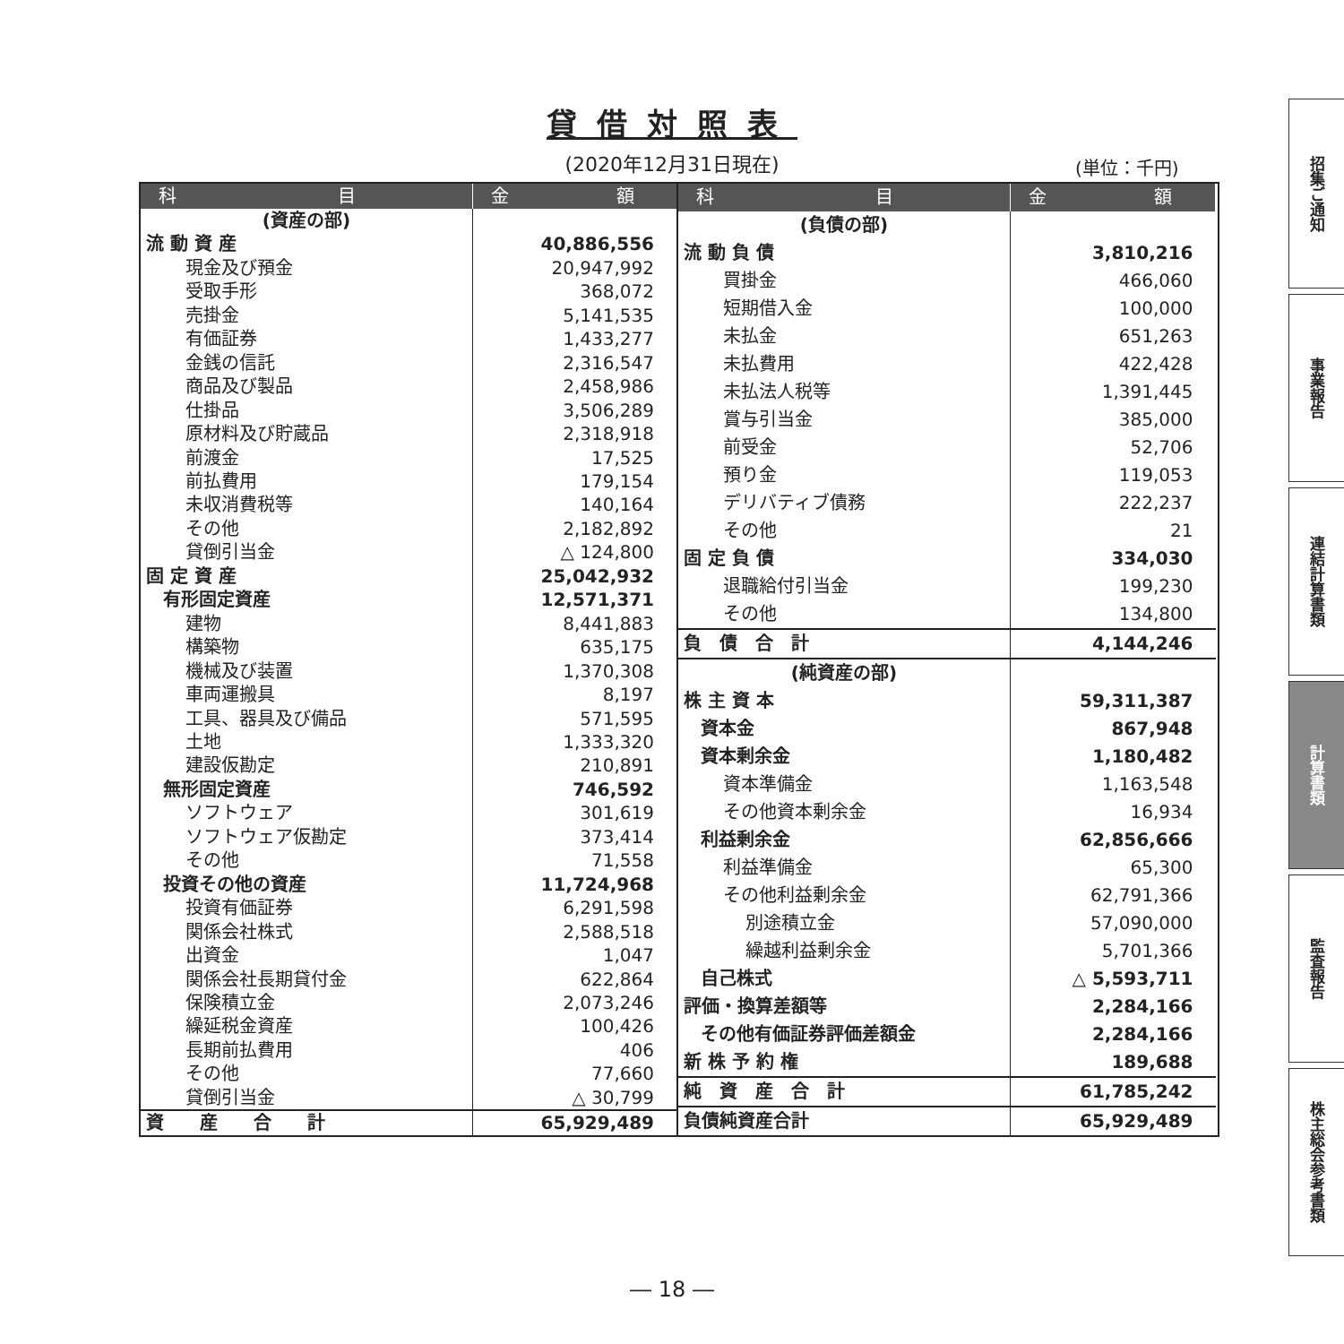貸借対照表
(2020年12月31日現在) (単位：千円)
| 科 目 | 金 額 |
| --- | --- |
| (資産の部) | |
| 流 動 資 産 | 40,886,556 |
| 現金及び預金 | 20,947,992 |
| 受取手形 | 368,072 |
| 売掛金 | 5,141,535 |
| 有価証券 | 1,433,277 |
| 金銭の信託 | 2,316,547 |
| 商品及び製品 | 2,458,986 |
| 仕掛品 | 3,506,289 |
| 原材料及び貯蔵品 | 2,318,918 |
| 前渡金 | 17,525 |
| 前払費用 | 179,154 |
| 未収消費税等 | 140,164 |
| その他 | 2,182,892 |
| 貸倒引当金 | △ 124,800 |
| 固 定 資 産 | 25,042,932 |
| 有形固定資産 | 12,571,371 |
| 建物 | 8,441,883 |
| 構築物 | 635,175 |
| 機械及び装置 | 1,370,308 |
| 車両運搬具 | 8,197 |
| 工具、器具及び備品 | 571,595 |
| 土地 | 1,333,320 |
| 建設仮勘定 | 210,891 |
| 無形固定資産 | 746,592 |
| ソフトウェア | 301,619 |
| ソフトウェア仮勘定 | 373,414 |
| その他 | 71,558 |
| 投資その他の資産 | 11,724,968 |
| 投資有価証券 | 6,291,598 |
| 関係会社株式 | 2,588,518 |
| 出資金 | 1,047 |
| 関係会社長期貸付金 | 622,864 |
| 保険積立金 | 2,073,246 |
| 繰延税金資産 | 100,426 |
| 長期前払費用 | 406 |
| その他 | 77,660 |
| 貸倒引当金 | △ 30,799 |
| 資 産 合 計 | 65,929,489 |
| 科 目 | 金 額 |
| --- | --- |
| (負債の部) | |
| 流 動 負 債 | 3,810,216 |
| 買掛金 | 466,060 |
| 短期借入金 | 100,000 |
| 未払金 | 651,263 |
| 未払費用 | 422,428 |
| 未払法人税等 | 1,391,445 |
| 賞与引当金 | 385,000 |
| 前受金 | 52,706 |
| 預り金 | 119,053 |
| デリバティブ債務 | 222,237 |
| その他 | 21 |
| 固 定 負 債 | 334,030 |
| 退職給付引当金 | 199,230 |
| その他 | 134,800 |
| 負 債 合 計 | 4,144,246 |
| (純資産の部) | |
| 株 主 資 本 | 59,311,387 |
| 資本金 | 867,948 |
| 資本剰余金 | 1,180,482 |
| 資本準備金 | 1,163,548 |
| その他資本剰余金 | 16,934 |
| 利益剰余金 | 62,856,666 |
| 利益準備金 | 65,300 |
| その他利益剰余金 | 62,791,366 |
| 別途積立金 | 57,090,000 |
| 繰越利益剰余金 | 5,701,366 |
| 自己株式 | △ 5,593,711 |
| 評価・換算差額等 | 2,284,166 |
| その他有価証券評価差額金 | 2,284,166 |
| 新 株 予 約 権 | 189,688 |
| 純 資 産 合 計 | 61,785,242 |
| 負債純資産合計 | 65,929,489 |
招集ご通知
事業報告
連結計算書類
計算書類
監査報告
株主総会参考書類
― 18 ―